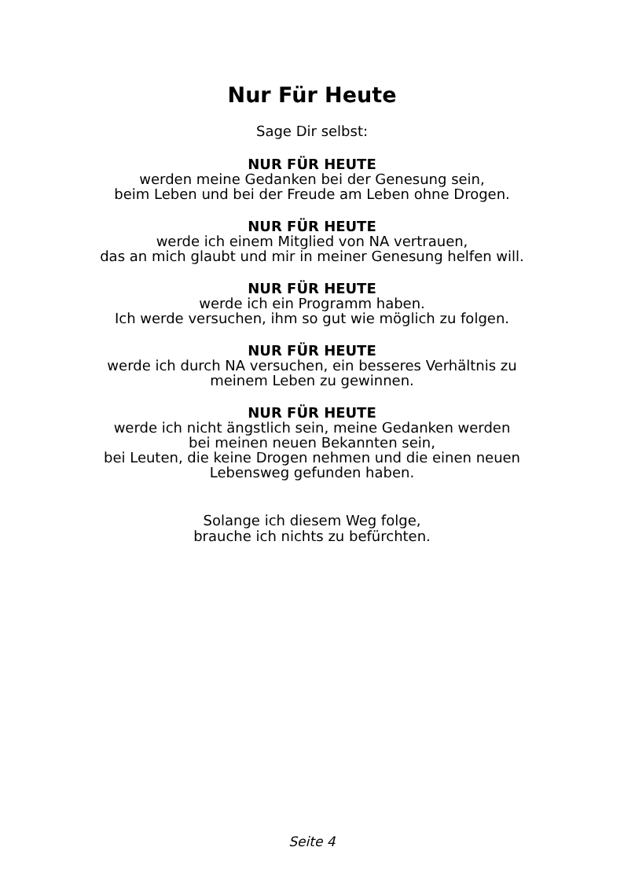Nur Für Heute
Sage Dir selbst:
NUR FÜR HEUTE
werden meine Gedanken bei der Genesung sein,
beim Leben und bei der Freude am Leben ohne Drogen.
NUR FÜR HEUTE
werde ich einem Mitglied von NA vertrauen,
das an mich glaubt und mir in meiner Genesung helfen will.
NUR FÜR HEUTE
werde ich ein Programm haben.
Ich werde versuchen, ihm so gut wie möglich zu folgen.
NUR FÜR HEUTE
werde ich durch NA versuchen, ein besseres Verhältnis zu
meinem Leben zu gewinnen.
NUR FÜR HEUTE
werde ich nicht ängstlich sein, meine Gedanken werden
bei meinen neuen Bekannten sein,
bei Leuten, die keine Drogen nehmen und die einen neuen
Lebensweg gefunden haben.
Solange ich diesem Weg folge,
brauche ich nichts zu befürchten.
Seite 4